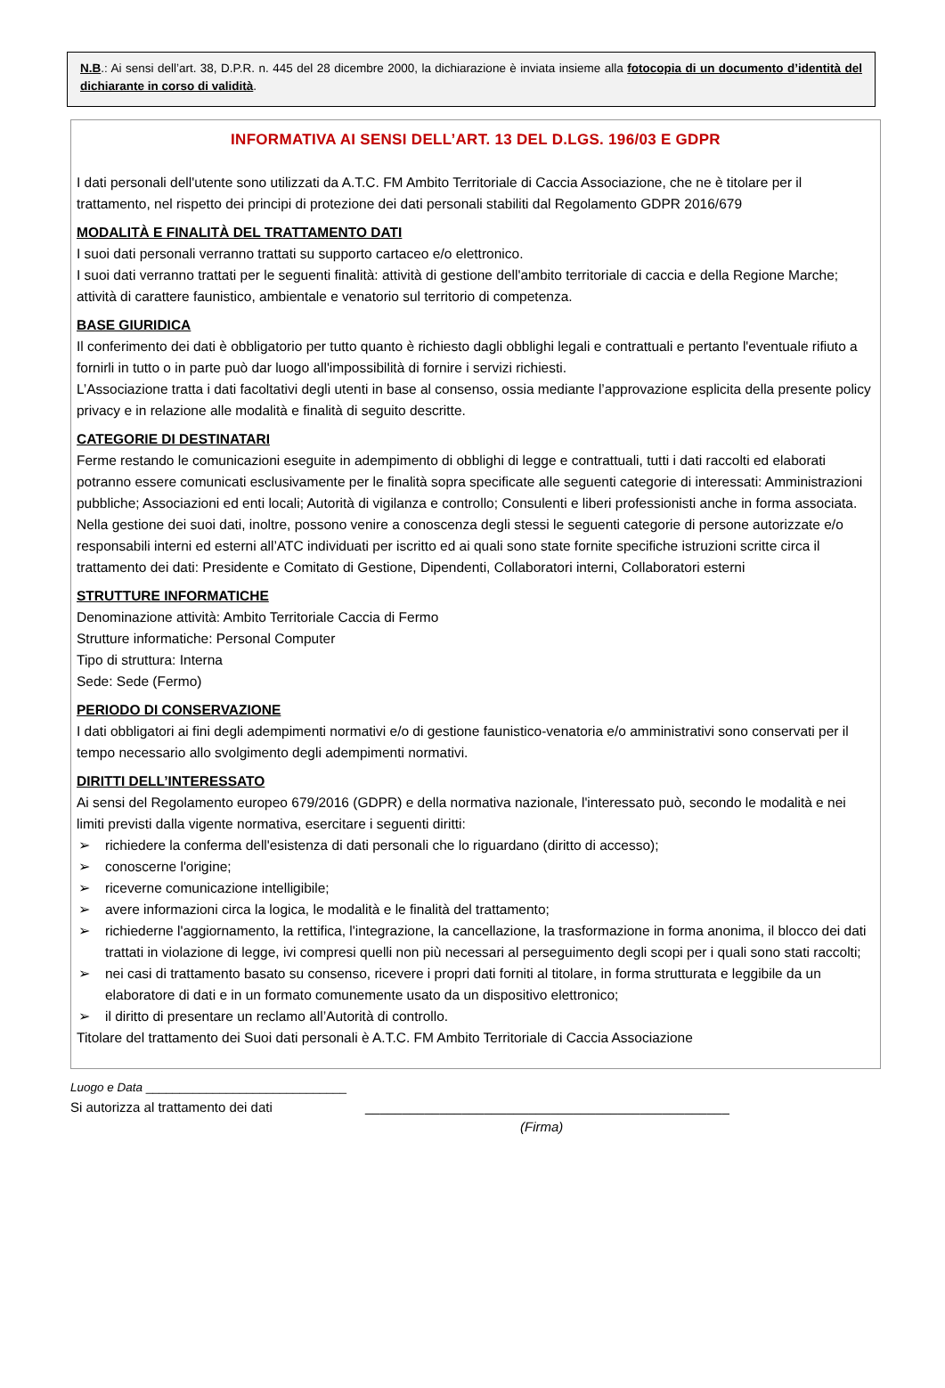N.B.: Ai sensi dell’art. 38, D.P.R. n. 445 del 28 dicembre 2000, la dichiarazione è inviata insieme alla fotocopia di un documento d’identità del dichiarante in corso di validità.
INFORMATIVA AI SENSI DELL’ART. 13 DEL D.LGS. 196/03 E GDPR
I dati personali dell'utente sono utilizzati da A.T.C. FM Ambito Territoriale di Caccia Associazione, che ne è titolare per il trattamento, nel rispetto dei principi di protezione dei dati personali stabiliti dal Regolamento GDPR 2016/679
MODALITÀ E FINALITÀ DEL TRATTAMENTO DATI
I suoi dati personali verranno trattati su supporto cartaceo e/o elettronico.
I suoi dati verranno trattati per le seguenti finalità: attività di gestione dell'ambito territoriale di caccia e della Regione Marche; attività di carattere faunistico, ambientale e venatorio sul territorio di competenza.
BASE GIURIDICA
Il conferimento dei dati è obbligatorio per tutto quanto è richiesto dagli obblighi legali e contrattuali e pertanto l'eventuale rifiuto a fornirli in tutto o in parte può dar luogo all'impossibilità di fornire i servizi richiesti.
L’Associazione tratta i dati facoltativi degli utenti in base al consenso, ossia mediante l’approvazione esplicita della presente policy privacy e in relazione alle modalità e finalità di seguito descritte.
CATEGORIE DI DESTINATARI
Ferme restando le comunicazioni eseguite in adempimento di obblighi di legge e contrattuali, tutti i dati raccolti ed elaborati potranno essere comunicati esclusivamente per le finalità sopra specificate alle seguenti categorie di interessati: Amministrazioni pubbliche; Associazioni ed enti locali; Autorità di vigilanza e controllo; Consulenti e liberi professionisti anche in forma associata.
Nella gestione dei suoi dati, inoltre, possono venire a conoscenza degli stessi le seguenti categorie di persone autorizzate e/o responsabili interni ed esterni all’ATC individuati per iscritto ed ai quali sono state fornite specifiche istruzioni scritte circa il trattamento dei dati: Presidente e Comitato di Gestione, Dipendenti, Collaboratori interni, Collaboratori esterni
STRUTTURE INFORMATICHE
Denominazione attività: Ambito Territoriale Caccia di Fermo
Strutture informatiche: Personal Computer
Tipo di struttura: Interna
Sede: Sede (Fermo)
PERIODO DI CONSERVAZIONE
I dati obbligatori ai fini degli adempimenti normativi e/o di gestione faunistico-venatoria e/o amministrativi sono conservati per il tempo necessario allo svolgimento degli adempimenti normativi.
DIRITTI DELL’INTERESSATO
Ai sensi del Regolamento europeo 679/2016 (GDPR) e della normativa nazionale, l'interessato può, secondo le modalità e nei limiti previsti dalla vigente normativa, esercitare i seguenti diritti:
➢ richiedere la conferma dell'esistenza di dati personali che lo riguardano (diritto di accesso);
➢ conoscerne l'origine;
➢ riceverne comunicazione intelligibile;
➢ avere informazioni circa la logica, le modalità e le finalità del trattamento;
➢ richiederne l'aggiornamento, la rettifica, l'integrazione, la cancellazione, la trasformazione in forma anonima, il blocco dei dati trattati in violazione di legge, ivi compresi quelli non più necessari al perseguimento degli scopi per i quali sono stati raccolti;
➢ nei casi di trattamento basato su consenso, ricevere i propri dati forniti al titolare, in forma strutturata e leggibile da un elaboratore di dati e in un formato comunemente usato da un dispositivo elettronico;
➢ il diritto di presentare un reclamo all’Autorità di controllo.
Titolare del trattamento dei Suoi dati personali è A.T.C. FM Ambito Territoriale di Caccia Associazione
Luogo e Data ______________________________
Si autorizza al trattamento dei dati _________________________________________________
(Firma)